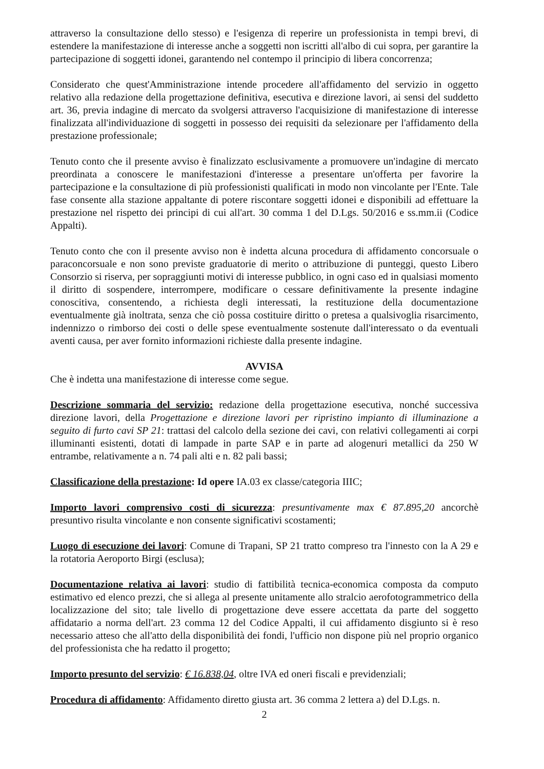attraverso la consultazione dello stesso) e l'esigenza di reperire un professionista in tempi brevi, di estendere la manifestazione di interesse anche a soggetti non iscritti all'albo di cui sopra, per garantire la partecipazione di soggetti idonei, garantendo nel contempo il principio di libera concorrenza;
Considerato che quest'Amministrazione intende procedere all'affidamento del servizio in oggetto relativo alla redazione della progettazione definitiva, esecutiva e direzione lavori, ai sensi del suddetto art. 36, previa indagine di mercato da svolgersi attraverso l'acquisizione di manifestazione di interesse finalizzata all'individuazione di soggetti in possesso dei requisiti da selezionare per l'affidamento della prestazione professionale;
Tenuto conto che il presente avviso è finalizzato esclusivamente a promuovere un'indagine di mercato preordinata a conoscere le manifestazioni d'interesse a presentare un'offerta per favorire la partecipazione e la consultazione di più professionisti qualificati in modo non vincolante per l'Ente. Tale fase consente alla stazione appaltante di potere riscontare soggetti idonei e disponibili ad effettuare la prestazione nel rispetto dei principi di cui all'art. 30 comma 1 del D.Lgs. 50/2016 e ss.mm.ii (Codice Appalti).
Tenuto conto che con il presente avviso non è indetta alcuna procedura di affidamento concorsuale o paraconcorsuale e non sono previste graduatorie di merito o attribuzione di punteggi, questo Libero Consorzio si riserva, per sopraggiunti motivi di interesse pubblico, in ogni caso ed in qualsiasi momento il diritto di sospendere, interrompere, modificare o cessare definitivamente la presente indagine conoscitiva, consentendo, a richiesta degli interessati, la restituzione della documentazione eventualmente già inoltrata, senza che ciò possa costituire diritto o pretesa a qualsivoglia risarcimento, indennizzo o rimborso dei costi o delle spese eventualmente sostenute dall'interessato o da eventuali aventi causa, per aver fornito informazioni richieste dalla presente indagine.
AVVISA
Che è indetta una manifestazione di interesse come segue.
Descrizione sommaria del servizio: redazione della progettazione esecutiva, nonché successiva direzione lavori, della Progettazione e direzione lavori per ripristino impianto di illuminazione a seguito di furto cavi SP 21: trattasi del calcolo della sezione dei cavi, con relativi collegamenti ai corpi illuminanti esistenti, dotati di lampade in parte SAP e in parte ad alogenuri metallici da 250 W entrambe, relativamente a n. 74 pali alti e n. 82 pali bassi;
Classificazione della prestazione: Id opere IA.03 ex classe/categoria IIIC;
Importo lavori comprensivo costi di sicurezza: presuntivamente max € 87.895,20 ancorchè presuntivo risulta vincolante e non consente significativi scostamenti;
Luogo di esecuzione dei lavori: Comune di Trapani, SP 21 tratto compreso tra l'innesto con la A 29 e la rotatoria Aeroporto Birgi (esclusa);
Documentazione relativa ai lavori: studio di fattibilità tecnica-economica composta da computo estimativo ed elenco prezzi, che si allega al presente unitamente allo stralcio aerofotogrammetrico della localizzazione del sito; tale livello di progettazione deve essere accettata da parte del soggetto affidatario a norma dell'art. 23 comma 12 del Codice Appalti, il cui affidamento disgiunto si è reso necessario atteso che all'atto della disponibilità dei fondi, l'ufficio non dispone più nel proprio organico del professionista che ha redatto il progetto;
Importo presunto del servizio: € 16.838,04, oltre IVA ed oneri fiscali e previdenziali;
Procedura di affidamento: Affidamento diretto giusta art. 36 comma 2 lettera a) del D.Lgs. n.
2